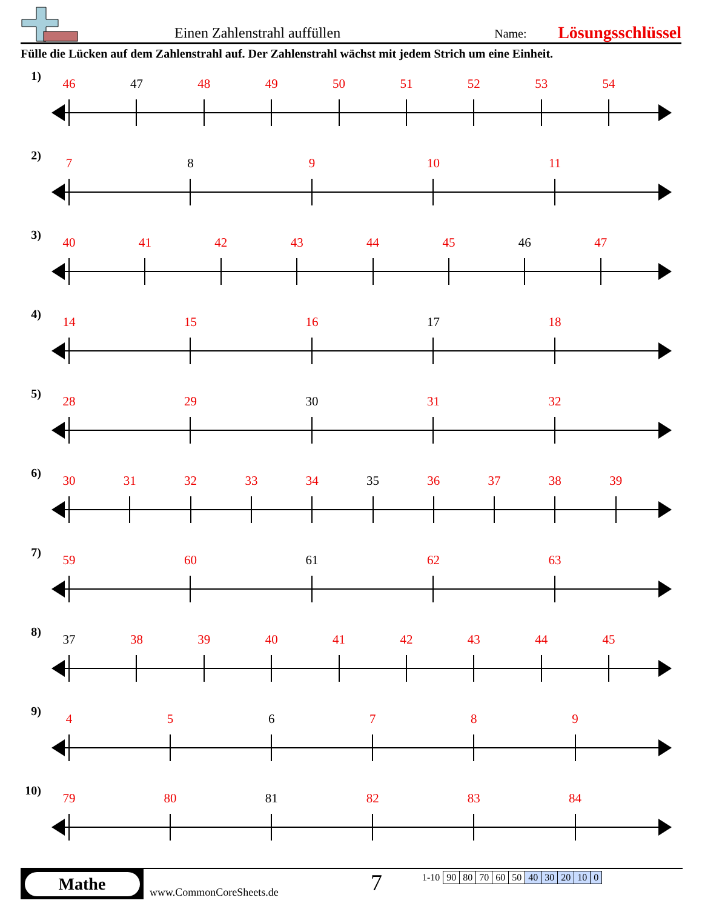Einen Zahlenstrahl auffüllen
Name:
Lösungsschlüssel
Fülle die Lücken auf dem Zahlenstrahl auf. Der Zahlenstrahl wächst mit jedem Strich um eine Einheit.
1)
46 47 48 49 50 51 52 53 54
2)
7 8 9 10 11
3)
40 41 42 43 44 45 46 47
4)
14 15 16 17 18
5)
28 29 30 31 32
6)
30 31 32 33 34 35 36 37 38 39
7)
59 60 61 62 63
8)
37 38 39 40 41 42 43 44 45
9)
4 5 6 7 8 9
10)
79 80 81 82 83 84
Mathe
www.CommonCoreSheets.de
7
| 1-10 | 90 | 80 | 70 | 60 | 50 | 40 | 30 | 20 | 10 | 0 |